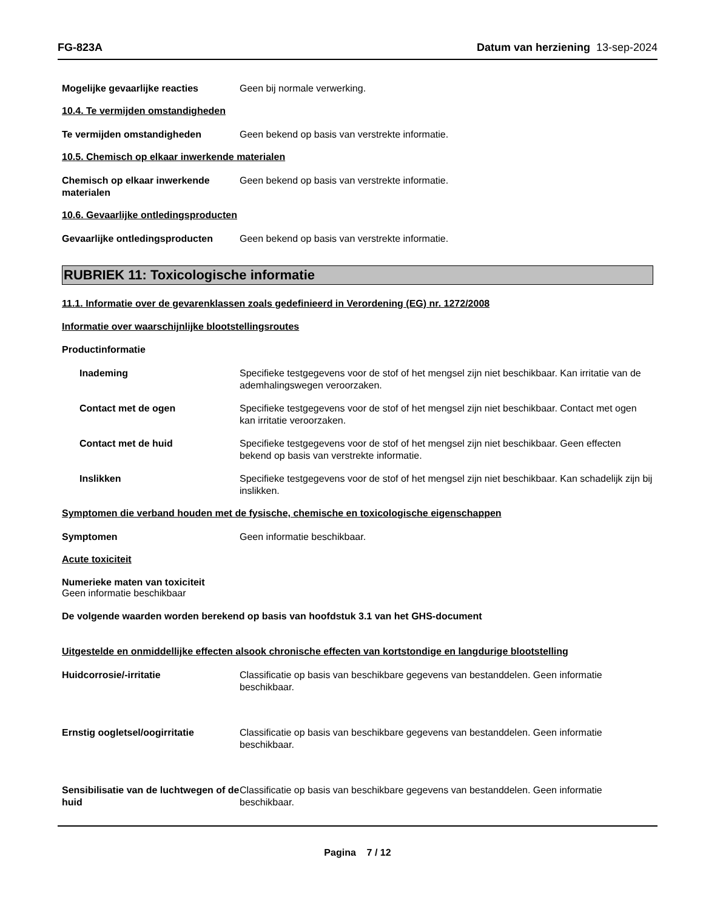FG-823A Datum van herziening 13-sep-2024
Mogelijke gevaarlijke reacties Geen bij normale verwerking.
10.4. Te vermijden omstandigheden
Te vermijden omstandigheden Geen bekend op basis van verstrekte informatie.
10.5. Chemisch op elkaar inwerkende materialen
Chemisch op elkaar inwerkende materialen
Geen bekend op basis van verstrekte informatie.
10.6. Gevaarlijke ontledingsproducten
Gevaarlijke ontledingsproducten
Geen bekend op basis van verstrekte informatie.
RUBRIEK 11: Toxicologische informatie
11.1. Informatie over de gevarenklassen zoals gedefinieerd in Verordening (EG) nr. 1272/2008
Informatie over waarschijnlijke blootstellingsroutes
Productinformatie
Inademing Specifieke testgegevens voor de stof of het mengsel zijn niet beschikbaar. Kan irritatie van de ademhalingswegen veroorzaken.
Contact met de ogen Specifieke testgegevens voor de stof of het mengsel zijn niet beschikbaar. Contact met ogen kan irritatie veroorzaken.
Contact met de huid Specifieke testgegevens voor de stof of het mengsel zijn niet beschikbaar. Geen effecten bekend op basis van verstrekte informatie.
Inslikken Specifieke testgegevens voor de stof of het mengsel zijn niet beschikbaar. Kan schadelijk zijn bij inslikken.
Symptomen die verband houden met de fysische, chemische en toxicologische eigenschappen
Symptomen Geen informatie beschikbaar.
Acute toxiciteit
Numerieke maten van toxiciteit
Geen informatie beschikbaar
De volgende waarden worden berekend op basis van hoofdstuk 3.1 van het GHS-document
Uitgestelde en onmiddellijke effecten alsook chronische effecten van kortstondige en langdurige blootstelling
Huidcorrosie/-irritatie Classificatie op basis van beschikbare gegevens van bestanddelen. Geen informatie beschikbaar.
Ernstig oogletsel/oogirritatie Classificatie op basis van beschikbare gegevens van bestanddelen. Geen informatie beschikbaar.
Sensibilisatie van de luchtwegen of de huid
Classificatie op basis van beschikbare gegevens van bestanddelen. Geen informatie beschikbaar.
Pagina 7 / 12